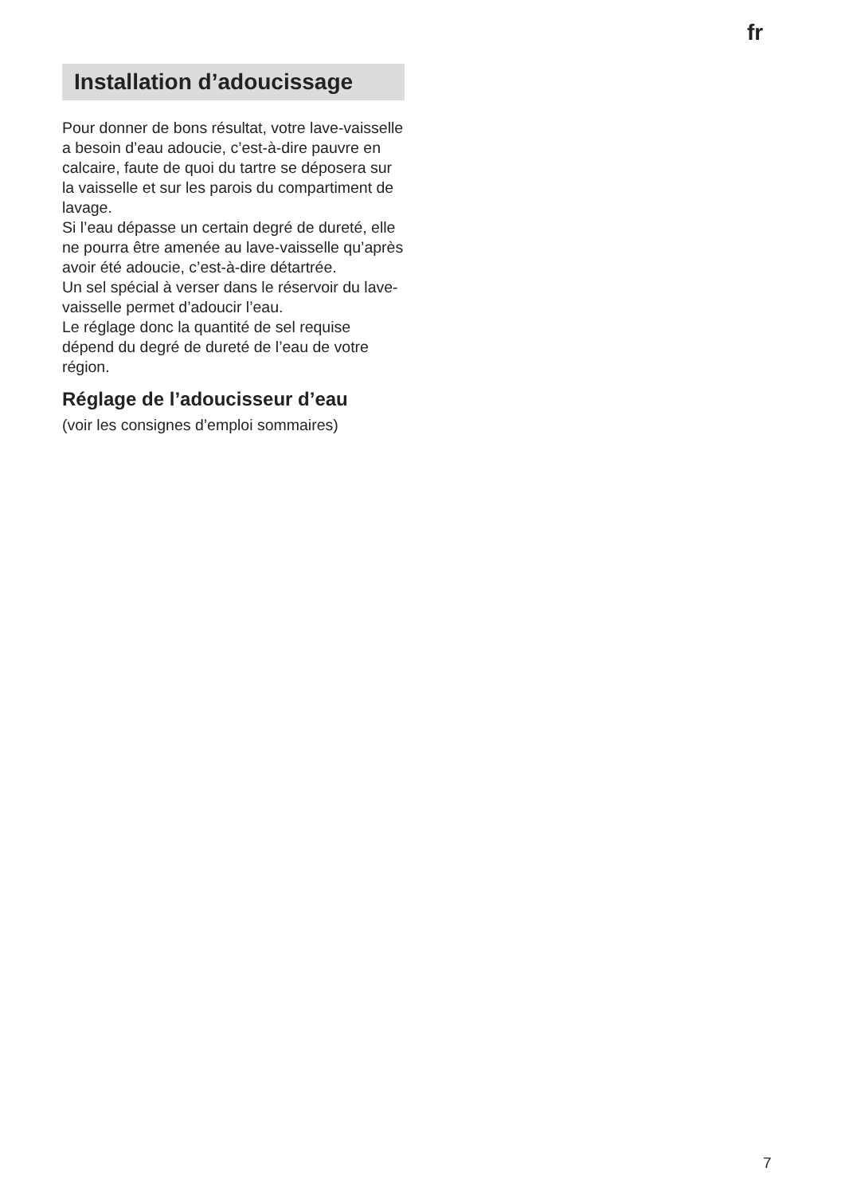fr
Installation d’adoucissage
Pour donner de bons résultat, votre lave-vaisselle a besoin d’eau adoucie, c’est-à-dire pauvre en calcaire, faute de quoi du tartre se déposera sur la vaisselle et sur les parois du compartiment de lavage.
Si l’eau dépasse un certain degré de dureté, elle ne pourra être amenée au lave-vaisselle qu’après avoir été adoucie, c’est-à-dire détartrée.
Un sel spécial à verser dans le réservoir du lave-vaisselle permet d’adoucir l’eau.
Le réglage donc la quantité de sel requise dépend du degré de dureté de l’eau de votre région.
Réglage de l’adoucisseur d’eau
(voir les consignes d’emploi sommaires)
7